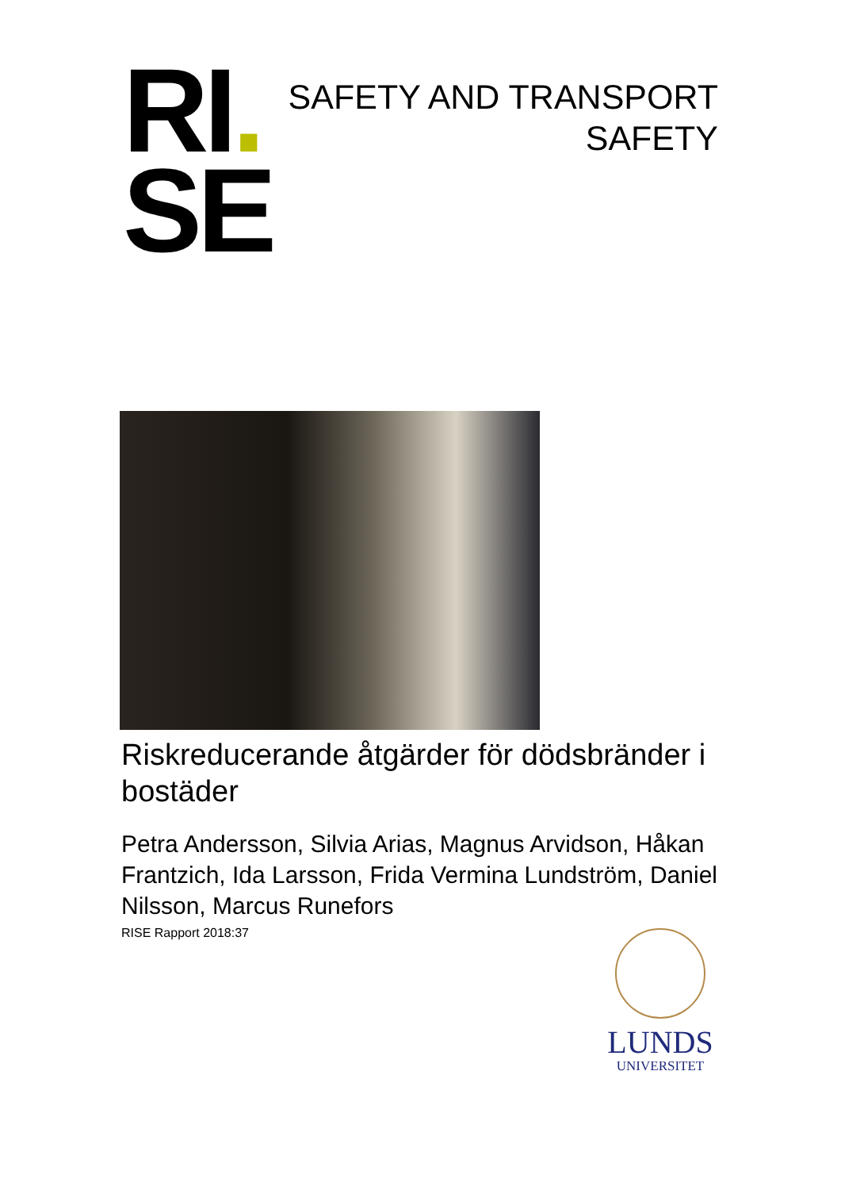RI.
SE
SAFETY AND TRANSPORT
SAFETY
Riskreducerande åtgärder för dödsbränder i bostäder
Petra Andersson, Silvia Arias, Magnus Arvidson, Håkan Frantzich, Ida Larsson, Frida Vermina Lundström, Daniel Nilsson, Marcus Runefors
RISE Rapport 2018:37
LUNDS
UNIVERSITET